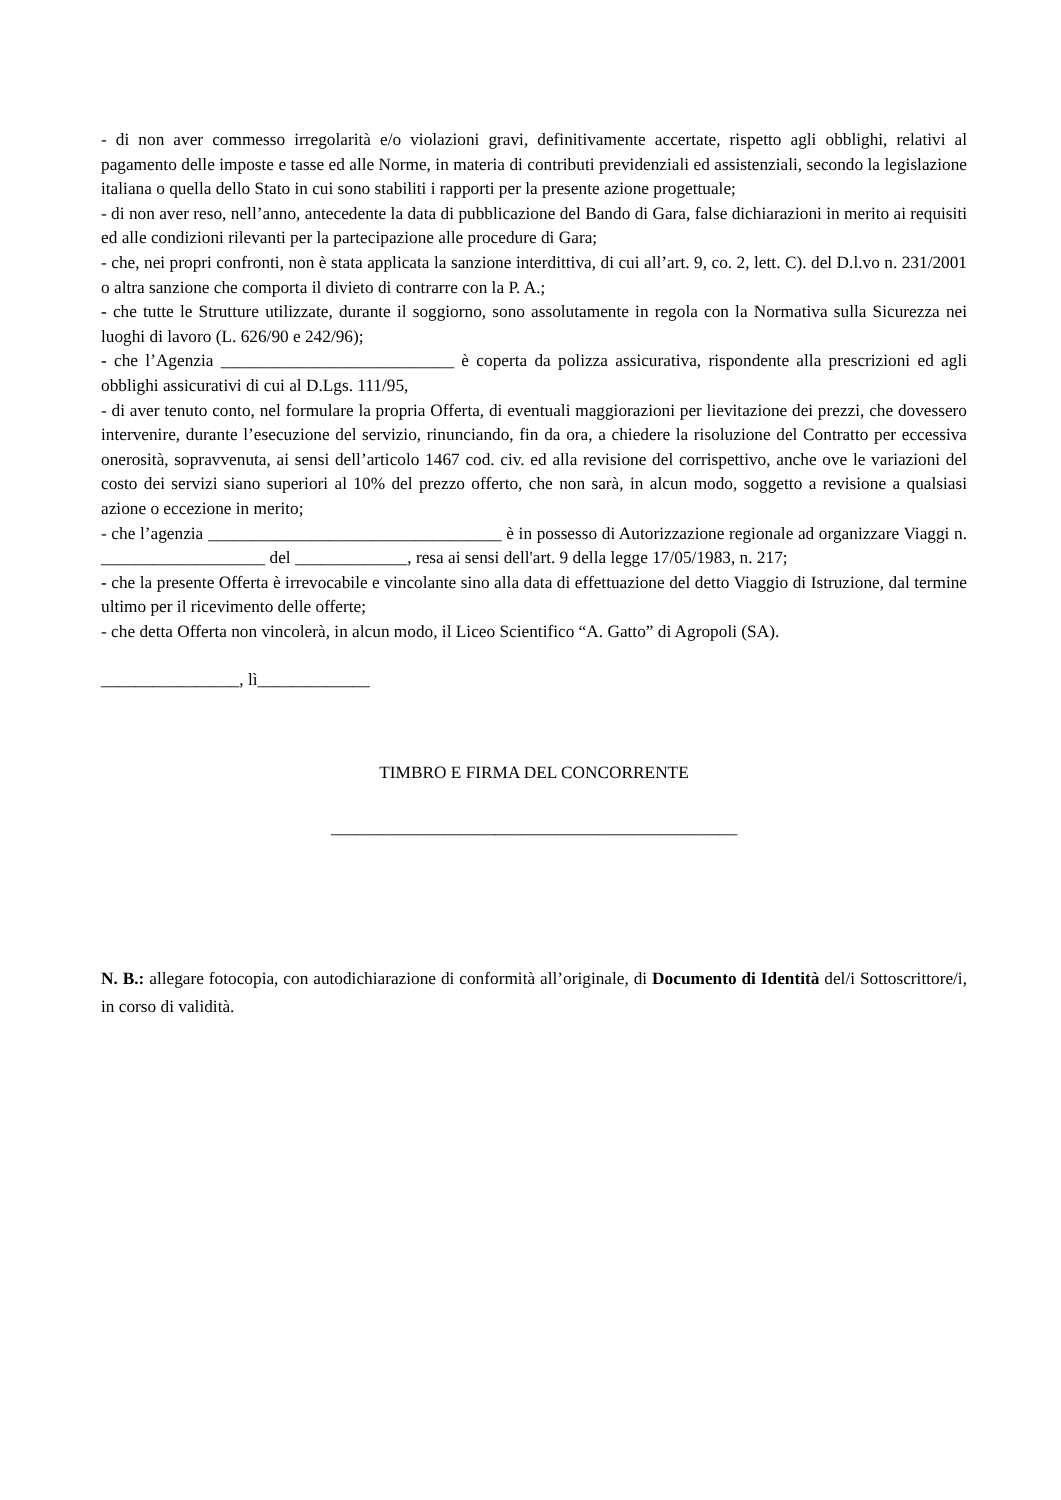- di non aver commesso irregolarità e/o violazioni gravi, definitivamente accertate, rispetto agli obblighi, relativi al pagamento delle imposte e tasse ed alle Norme, in materia di contributi previdenziali ed assistenziali, secondo la legislazione italiana o quella dello Stato in cui sono stabiliti i rapporti per la presente azione progettuale;
- di non aver reso, nell’anno, antecedente la data di pubblicazione del Bando di Gara, false dichiarazioni in merito ai requisiti ed alle condizioni rilevanti per la partecipazione alle procedure di Gara;
- che, nei propri confronti, non è stata applicata la sanzione interdittiva, di cui all’art. 9, co. 2, lett. C). del D.l.vo n. 231/2001 o altra sanzione che comporta il divieto di contrarre con la P. A.;
- che tutte le Strutture utilizzate, durante il soggiorno, sono assolutamente in regola con la Normativa sulla Sicurezza nei luoghi di lavoro (L. 626/90 e 242/96);
- che l’Agenzia ___________________________ è coperta da polizza assicurativa, rispondente alla prescrizioni ed agli obblighi assicurativi di cui al D.Lgs. 111/95,
- di aver tenuto conto, nel formulare la propria Offerta, di eventuali maggiorazioni per lievitazione dei prezzi, che dovessero intervenire, durante l’esecuzione del servizio, rinunciando, fin da ora, a chiedere la risoluzione del Contratto per eccessiva onerosità, sopravvenuta, ai sensi dell’articolo 1467 cod. civ. ed alla revisione del corrispettivo, anche ove le variazioni del costo dei servizi siano superiori al 10% del prezzo offerto, che non sarà, in alcun modo, soggetto a revisione a qualsiasi azione o eccezione in merito;
- che l’agenzia __________________________________ è in possesso di Autorizzazione regionale ad organizzare Viaggi n. ___________________ del _____________, resa ai sensi dell'art. 9 della legge 17/05/1983, n. 217;
- che la presente Offerta è irrevocabile e vincolante sino alla data di effettuazione del detto Viaggio di Istruzione, dal termine ultimo per il ricevimento delle offerte;
- che detta Offerta non vincolerà, in alcun modo, il Liceo Scientifico “A. Gatto” di Agropoli (SA).
________________, lì_____________
TIMBRO E FIRMA DEL CONCORRENTE
_______________________________________________
N. B.: allegare fotocopia, con autodichiarazione di conformità all’originale, di Documento di Identità del/i Sottoscrittore/i, in corso di validità.